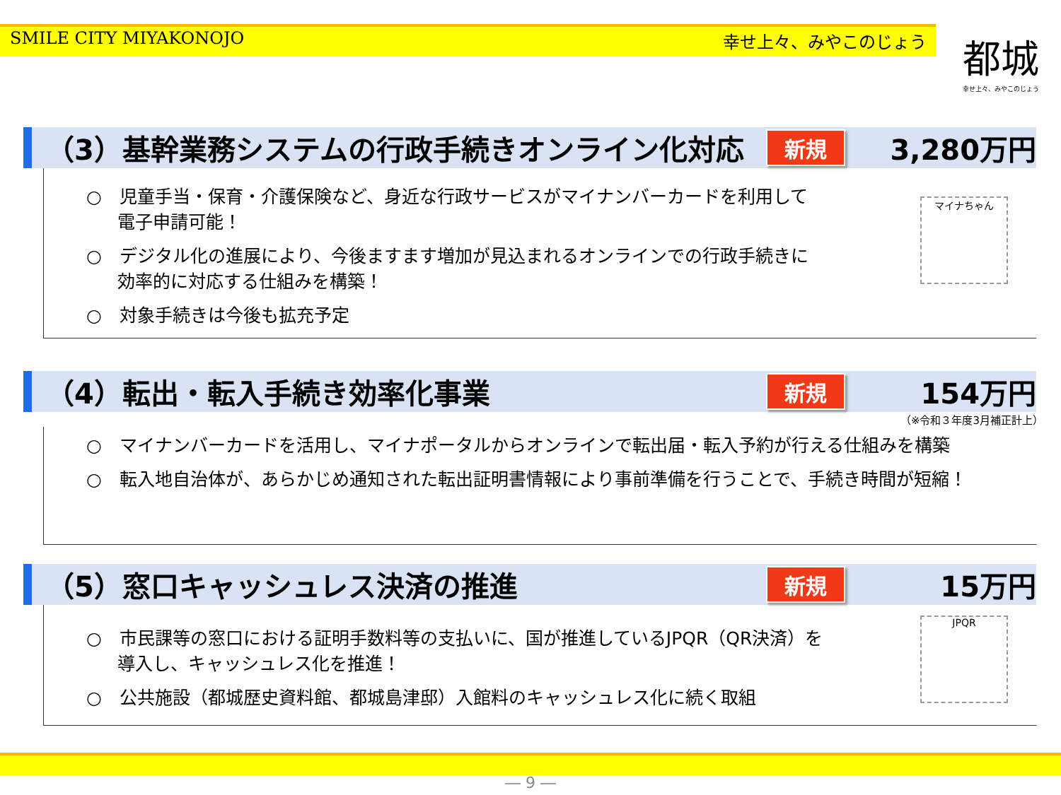SMILE CITY MIYAKONOJO 幸せ上々、みやこのじょう
都城
幸せ上々、みやこのじょう
（3）基幹業務システムの行政手続きオンライン化対応 新規 3,280万円
○　児童手当・保育・介護保険など、身近な行政サービスがマイナンバーカードを利用して電子申請可能！
○　デジタル化の進展により、今後ますます増加が見込まれるオンラインでの行政手続きに効率的に対応する仕組みを構築！
○　対象手続きは今後も拡充予定
マイナちゃん
（4）転出・転入手続き効率化事業 新規 154万円
（※令和３年度3月補正計上）
○　マイナンバーカードを活用し、マイナポータルからオンラインで転出届・転入予約が行える仕組みを構築
○　転入地自治体が、あらかじめ通知された転出証明書情報により事前準備を行うことで、手続き時間が短縮！
（5）窓口キャッシュレス決済の推進 新規 15万円
○　市民課等の窓口における証明手数料等の支払いに、国が推進しているJPQR（QR決済）を導入し、キャッシュレス化を推進！
○　公共施設（都城歴史資料館、都城島津邸）入館料のキャッシュレス化に続く取組
JPQR
― 9 ―